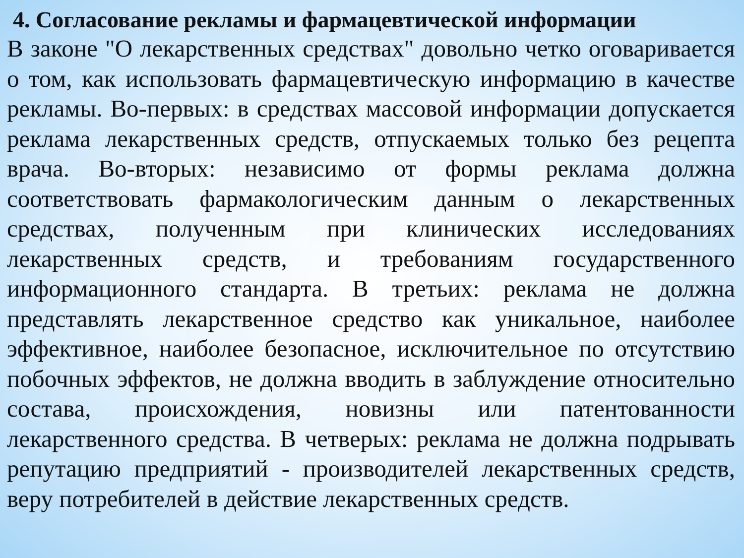4. Согласование рекламы и фармацевтической информации
В законе "О лекарственных средствах" довольно четко оговаривается о том, как использовать фармацевтическую информацию в качестве рекламы. Во-первых: в средствах массовой информации допускается реклама лекарственных средств, отпускаемых только без рецепта врача. Во-вторых: независимо от формы реклама должна соответствовать фармакологическим данным о лекарственных средствах, полученным при клинических исследованиях лекарственных средств, и требованиям государственного информационного стандарта. В третьих: реклама не должна представлять лекарственное средство как уникальное, наиболее эффективное, наиболее безопасное, исключительное по отсутствию побочных эффектов, не должна вводить в заблуждение относительно состава, происхождения, новизны или патентованности лекарственного средства. В четверых: реклама не должна подрывать репутацию предприятий - производителей лекарственных средств, веру потребителей в действие лекарственных средств.